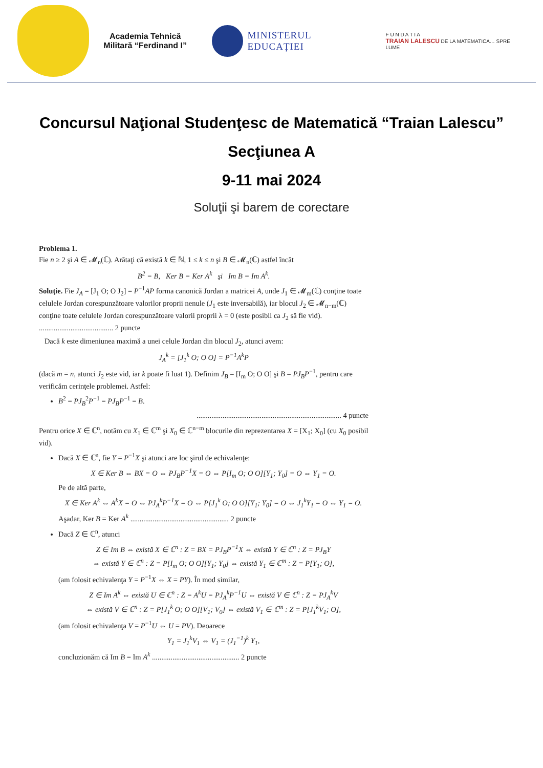Academia Tehnică
Militară “Ferdinand I”
MINISTERUL EDUCAȚIEI
F U N D A T I A
TRAIAN LALESCU DE LA MATEMATICA… SPRE LUME
Concursul Naţional Studenţesc de Matematică “Traian Lalescu”
Secţiunea A
9-11 mai 2024
Soluţii şi barem de corectare
Problema 1.
Fie n ≥ 2 şi A ∈ 𝓜<sub>n</sub>(ℂ). Arătaţi că există k ∈ ℕ, 1 ≤ k ≤ n şi B ∈ 𝓜<sub>n</sub>(ℂ) astfel încât
B<sup>2</sup> = B, Ker B = Ker A<sup>k</sup> şi Im B = Im A<sup>k</sup>.
Soluţie. Fie J<sub>A</sub> = [J<sub>1</sub> O; O J<sub>2</sub>] = P<sup>−1</sup>AP forma canonică Jordan a matricei A, unde J<sub>1</sub> ∈ 𝓜<sub>m</sub>(ℂ) conţine toate celulele Jordan corespunzătoare valorilor proprii nenule (J<sub>1</sub> este inversabilă), iar blocul J<sub>2</sub> ∈ 𝓜<sub>n−m</sub>(ℂ) conţine toate celulele Jordan corespunzătoare valorii proprii λ = 0 (este posibil ca J<sub>2</sub> să fie vid). ........................................ 2 puncte
Dacă k este dimeniunea maximă a unei celule Jordan din blocul J<sub>2</sub>, atunci avem:
J<sub>A</sub><sup>k</sup> = [J<sub>1</sub><sup>k</sup> O; O O] = P<sup>−1</sup>A<sup>k</sup>P
(dacă m = n, atunci J<sub>2</sub> este vid, iar k poate fi luat 1). Definim J<sub>B</sub> = [I<sub>m</sub> O; O O] şi B = PJ<sub>B</sub>P<sup>−1</sup>, pentru care verificăm cerinţele problemei. Astfel:
B<sup>2</sup> = PJ<sub>B</sub><sup>2</sup>P<sup>−1</sup> = PJ<sub>B</sub>P<sup>−1</sup> = B.
.............................................................................. 4 puncte
Pentru orice X ∈ ℂ<sup>n</sup>, notăm cu X<sub>1</sub> ∈ ℂ<sup>m</sup> şi X<sub>0</sub> ∈ ℂ<sup>n−m</sup> blocurile din reprezentarea X = [X<sub>1</sub>; X<sub>0</sub>] (cu X<sub>0</sub> posibil vid).
Dacă X ∈ ℂ<sup>n</sup>, fie Y = P<sup>−1</sup>X şi atunci are loc şirul de echivalenţe:
X ∈ Ker B ⇔ BX = O ⇔ PJ<sub>B</sub>P<sup>−1</sup>X = O ⇔ P[I<sub>m</sub> O; O O][Y<sub>1</sub>; Y<sub>0</sub>] = O ⇔ Y<sub>1</sub> = O.
Pe de altă parte,
X ∈ Ker A<sup>k</sup> ⇔ A<sup>k</sup>X = O ⇔ PJ<sub>A</sub><sup>k</sup>P<sup>−1</sup>X = O ⇔ P[J<sub>1</sub><sup>k</sup> O; O O][Y<sub>1</sub>; Y<sub>0</sub>] = O ⇔ J<sub>1</sub><sup>k</sup>Y<sub>1</sub> = O ⇔ Y<sub>1</sub> = O.
Aşadar, Ker B = Ker A<sup>k</sup> ..................................................... 2 puncte
Dacă Z ∈ ℂ<sup>n</sup>, atunci
Z ∈ Im B ⇔ există X ∈ ℂ<sup>n</sup> : Z = BX = PJ<sub>B</sub>P<sup>−1</sup>X ⇔ există Y ∈ ℂ<sup>n</sup> : Z = PJ<sub>B</sub>Y
⇔ există Y ∈ ℂ<sup>n</sup> : Z = P[I<sub>m</sub> O; O O][Y<sub>1</sub>; Y<sub>0</sub>] ⇔ există Y<sub>1</sub> ∈ ℂ<sup>m</sup> : Z = P[Y<sub>1</sub>; O],
(am folosit echivalenţa Y = P<sup>−1</sup>X ⇔ X = PY). În mod similar,
Z ∈ Im A<sup>k</sup> ⇔ există U ∈ ℂ<sup>n</sup> : Z = A<sup>k</sup>U = PJ<sub>A</sub><sup>k</sup>P<sup>−1</sup>U ⇔ există V ∈ ℂ<sup>n</sup> : Z = PJ<sub>A</sub><sup>k</sup>V
⇔ există V ∈ ℂ<sup>n</sup> : Z = P[J<sub>1</sub><sup>k</sup> O; O O][V<sub>1</sub>; V<sub>0</sub>] ⇔ există V<sub>1</sub> ∈ ℂ<sup>m</sup> : Z = P[J<sub>1</sub><sup>k</sup>V<sub>1</sub>; O],
(am folosit echivalenţa V = P<sup>−1</sup>U ⇔ U = PV). Deoarece
Y<sub>1</sub> = J<sub>1</sub><sup>k</sup>V<sub>1</sub> ⇔ V<sub>1</sub> = (J<sub>1</sub><sup>−1</sup>)<sup>k</sup> Y<sub>1</sub>,
concluzionăm că Im B = Im A<sup>k</sup> ............................................... 2 puncte